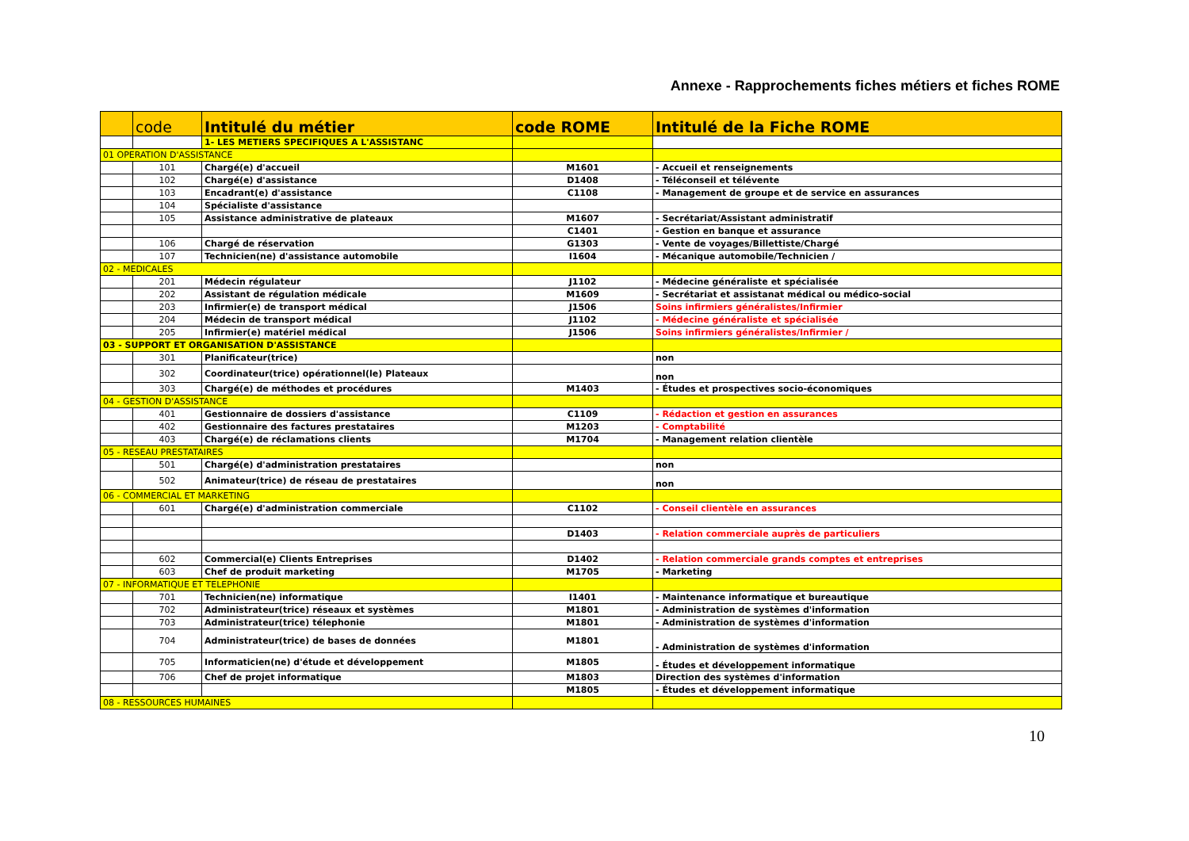Annexe - Rapprochements fiches métiers et fiches ROME
| | code | Intitulé du métier | code ROME | Intitulé de la Fiche ROME |
| --- | --- | --- | --- | --- |
| | | 1- LES METIERS SPECIFIQUES A L'ASSISTANC | | |
| 01 OPERATION D'ASSISTANCE | | | | |
| | 101 | Chargé(e) d'accueil | M1601 | - Accueil et renseignements |
| | 102 | Chargé(e) d'assistance | D1408 | - Téléconseil et télévente |
| | 103 | Encadrant(e) d'assistance | C1108 | - Management de groupe et de service en assurances |
| | 104 | Spécialiste d'assistance | | |
| | 105 | Assistance administrative de plateaux | M1607 | - Secrétariat/Assistant administratif |
| | | | C1401 | - Gestion en banque et assurance |
| | 106 | Chargé de réservation | G1303 | - Vente de voyages/Billettiste/Chargé |
| | 107 | Technicien(ne) d'assistance automobile | I1604 | - Mécanique automobile/Technicien / |
| 02 - MEDICALES | | | | |
| | 201 | Médecin régulateur | J1102 | - Médecine généraliste et spécialisée |
| | 202 | Assistant de régulation médicale | M1609 | - Secrétariat et assistanat médical ou médico-social |
| | 203 | Infirmier(e) de transport médical | J1506 | Soins infirmiers généralistes/Infirmier |
| | 204 | Médecin de transport médical | J1102 | - Médecine généraliste et spécialisée |
| | 205 | Infirmier(e) matériel médical | J1506 | Soins infirmiers généralistes/Infirmier / |
| 03 - SUPPORT ET ORGANISATION D'ASSISTANCE | | | | |
| | 301 | Planificateur(trice) | | non |
| | 302 | Coordinateur(trice) opérationnel(le) Plateaux | | non |
| | 303 | Chargé(e) de méthodes et procédures | M1403 | - Études et prospectives socio-économiques |
| 04 - GESTION D'ASSISTANCE | | | | |
| | 401 | Gestionnaire de dossiers d'assistance | C1109 | - Rédaction et gestion en assurances |
| | 402 | Gestionnaire des factures prestataires | M1203 | - Comptabilité |
| | 403 | Chargé(e) de réclamations clients | M1704 | - Management relation clientèle |
| 05 - RESEAU PRESTATAIRES | | | | |
| | 501 | Chargé(e) d'administration prestataires | | non |
| | 502 | Animateur(trice) de réseau de prestataires | | non |
| 06 - COMMERCIAL ET MARKETING | | | | |
| | 601 | Chargé(e) d'administration commerciale | C1102 | - Conseil clientèle en assurances |
| | | | D1403 | - Relation commerciale auprès de particuliers |
| | 602 | Commercial(e) Clients Entreprises | D1402 | - Relation commerciale grands comptes et entreprises |
| | 603 | Chef de produit marketing | M1705 | - Marketing |
| 07 - INFORMATIQUE ET TELEPHONIE | | | | |
| | 701 | Technicien(ne) informatique | I1401 | - Maintenance informatique et bureautique |
| | 702 | Administrateur(trice) réseaux et systèmes | M1801 | - Administration de systèmes d'information |
| | 703 | Administrateur(trice) télephonie | M1801 | - Administration de systèmes d'information |
| | 704 | Administrateur(trice) de bases de données | M1801 | - Administration de systèmes d'information |
| | 705 | Informaticien(ne) d'étude et développement | M1805 | - Études et développement informatique |
| | 706 | Chef de projet informatique | M1803 | Direction des systèmes d'information |
| | | | M1805 | - Études et développement informatique |
| 08 - RESSOURCES HUMAINES | | | | |
10